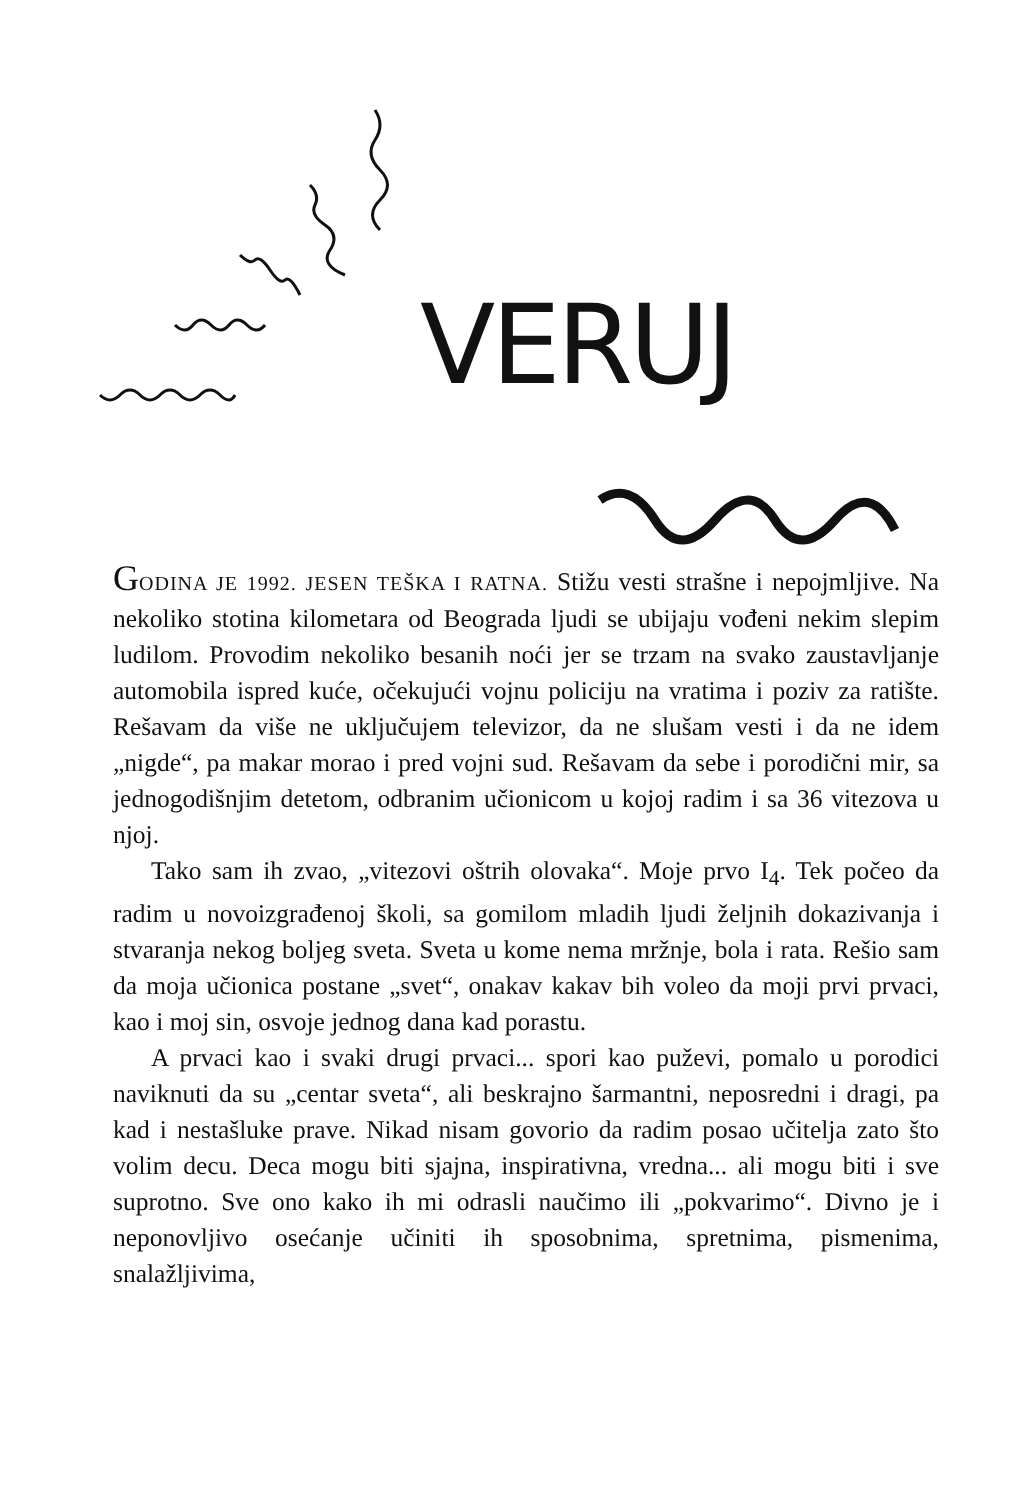VERUJ
GODINA JE 1992. JESEN TEŠKA I RATNA. Stižu vesti strašne i nepojmljive. Na nekoliko stotina kilometara od Beograda ljudi se ubijaju vođeni nekim slepim ludilom. Provodim nekoliko besanih noći jer se trzam na svako zaustavljanje automobila ispred kuće, očekujući vojnu policiju na vratima i poziv za ratište. Rešavam da više ne uključujem televizor, da ne slušam vesti i da ne idem „nigde“, pa makar morao i pred vojni sud. Rešavam da sebe i porodični mir, sa jednogodišnjim detetom, odbranim učionicom u kojoj radim i sa 36 vitezova u njoj.
Tako sam ih zvao, „vitezovi oštrih olovaka“. Moje prvo I<sub>4</sub>. Tek počeo da radim u novoizgrađenoj školi, sa gomilom mladih ljudi željnih dokazivanja i stvaranja nekog boljeg sveta. Sveta u kome nema mržnje, bola i rata. Rešio sam da moja učionica postane „svet“, onakav kakav bih voleo da moji prvi prvaci, kao i moj sin, osvoje jednog dana kad porastu.
A prvaci kao i svaki drugi prvaci... spori kao puževi, pomalo u porodici naviknuti da su „centar sveta“, ali beskrajno šarmantni, neposredni i dragi, pa kad i nestašluke prave. Nikad nisam govorio da radim posao učitelja zato što volim decu. Deca mogu biti sjajna, inspirativna, vredna... ali mogu biti i sve suprotno. Sve ono kako ih mi odrasli naučimo ili „pokvarimo“. Divno je i neponovljivo osećanje učiniti ih sposobnima, spretnima, pismenima, snalažljivima,